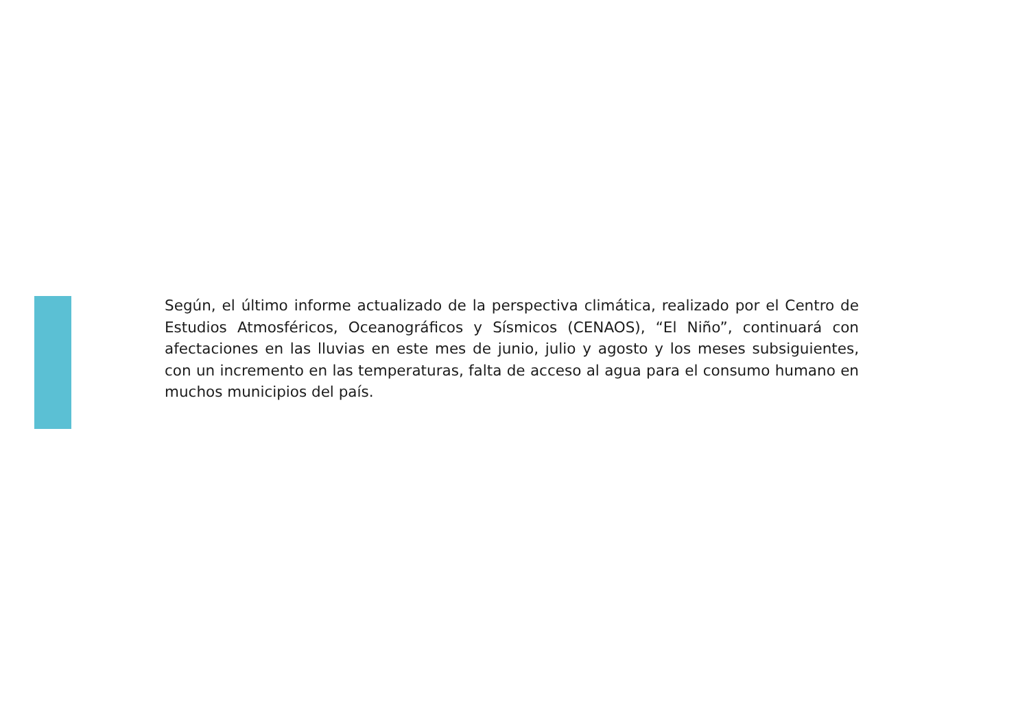Según, el último informe actualizado de la perspectiva climática, realizado por el Centro de Estudios Atmosféricos, Oceanográficos y Sísmicos (CENAOS), “El Niño”, continuará con afectaciones en las lluvias en este mes de junio, julio y agosto y los meses subsiguientes, con un incremento en las temperaturas, falta de acceso al agua para el consumo humano en muchos municipios del país.